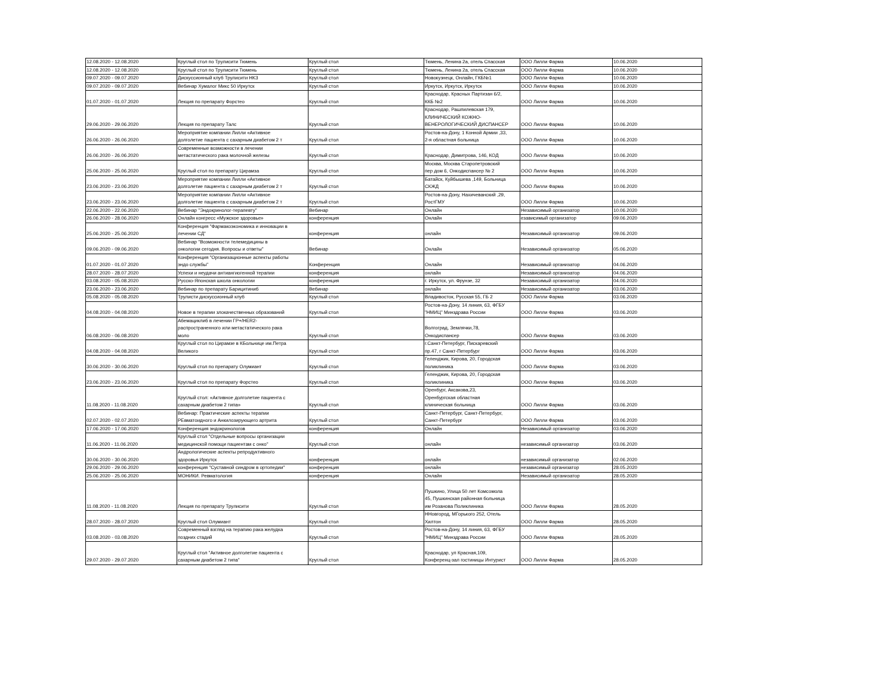| 12.08.2020 - 12.08.2020 | Круглый стол по Трулисити Тюмень | Круглый стол | Тюмень, Ленина 2а, отель Спасская | ООО Лилли Фарма | 10.06.2020 |
| 12.08.2020 - 12.08.2020 | Круглый стол по Трулисити Тюмень | Круглый стол | Тюмень, Ленина 2а, отель Спасская | ООО Лилли Фарма | 10.06.2020 |
| 09.07.2020 - 09.07.2020 | Дискуссионный клуб Трулисити НКЗ | Круглый стол | Новокузнецк, Онлайн, ГКБ№1 | ООО Лилли Фарма | 10.06.2020 |
| 09.07.2020 - 09.07.2020 | Вебинар Хумалог Микс 50 Иркутск | Круглый стол | Иркутск, Иркутск, Иркутск | ООО Лилли Фарма | 10.06.2020 |
| 01.07.2020 - 01.07.2020 | Лекция по препарату Форстео | Круглый стол | Краснодар, Красных Партизан 6/2, ККБ №2 | ООО Лилли Фарма | 10.06.2020 |
| 29.06.2020 - 29.06.2020 | Лекция по препарату Талс | Круглый стол | Краснодар, Рашпилевская 179, КЛИНИЧЕСКИЙ КОЖНО- ВЕНЕРОЛОГИЧЕСКИЙ ДИСПАНСЕР | ООО Лилли Фарма | 10.06.2020 |
| 26.06.2020 - 26.06.2020 | Мероприятие компании Лилли «Активное долголетие пациента с сахарным диабетом 2 т | Круглый стол | Ростов-на-Дону, 1 Конной Армии ,33, 2-я областная больница | ООО Лилли Фарма | 10.06.2020 |
| 26.06.2020 - 26.06.2020 | Современные возможности в лечении метастатического рака молочной железы | Круглый стол | Краснодар, Димитрова, 146, КОД | ООО Лилли Фарма | 10.06.2020 |
| 25.06.2020 - 25.06.2020 | Круглый стол по препарату Цирамза | Круглый стол | Москва, Москва Старопетровский пер дом 6, Онкодиспансер № 2 | ООО Лилли Фарма | 10.06.2020 |
| 23.06.2020 - 23.06.2020 | Мероприятие компании Лилли «Активное долголетие пациента с сахарным диабетом 2 т | Круглый стол | Батайск, Куйбышева ,149, Больница СКЖД | ООО Лилли Фарма | 10.06.2020 |
| 23.06.2020 - 23.06.2020 | Мероприятие компании Лилли «Активное долголетие пациента с сахарным диабетом 2 т | Круглый стол | Ростов-на-Дону, Нахичеванский ,29, РостГМУ | ООО Лилли Фарма | 10.06.2020 |
| 22.06.2020 - 22.06.2020 | Вебинар "Эндокринолог-терапевту" | Вебинар | Онлайн | Независимый организатор | 10.06.2020 |
| 26.06.2020 - 28.06.2020 | Онлайн конгресс «Мужское здоровье» | конференция | Онлайн | езависимый организатор | 09.06.2020 |
| 25.06.2020 - 25.06.2020 | Конференция "Фармакоэкономика и инновации в лечении СД" | конференция | онлайн | Независимый организатор | 09.06.2020 |
| 09.06.2020 - 09.06.2020 | Вебинар "Возможности телемедицины в онкологии сегодня. Вопросы и ответы" | Вебинар | Онлайн | Независимый организатор | 05.06.2020 |
| 01.07.2020 - 01.07.2020 | Конференция "Организационные аспекты работы эндо службы" | Конференция | Онлайн | Независимый организатор | 04.06.2020 |
| 28.07.2020 - 28.07.2020 | Успехи и неудачи антиангиогенной терапии | конференция | онлайн | Независимый организатор | 04.06.2020 |
| 03.08.2020 - 05.08.2020 | Русско-Японская школа онкологии | конференция | г. Иркутск, ул. Фрунзе, 32 | Независимый организатор | 04.06.2020 |
| 23.06.2020 - 23.06.2020 | Вебинар по препарату Барицитиниб | Вебинар | онлайн | Независимый организатор | 03.06.2020 |
| 05.08.2020 - 05.08.2020 | Трулисти дискуссионный клуб | Круглый стол | Владивосток, Русская 55, ГБ 2 | ООО Лилли Фарма | 03.06.2020 |
| 04.08.2020 - 04.08.2020 | Новое в терапии злокачественных образований | Круглый стол | Ростов-на-Дону, 14 линия, 63, ФГБУ "НМИЦ" Минздрава России | ООО Лилли Фарма | 03.06.2020 |
| 06.08.2020 - 06.08.2020 | Абемациклиб в лечении ГР+/HER2- распространенного или метастатического рака моло | Круглый стол | Волгоград, Землячки,78, Онкодиспансер | ООО Лилли Фарма | 03.06.2020 |
| 04.08.2020 - 04.08.2020 | Круглый стол по Цирамзе в КБольнице им.Петра Великого | Круглый стол | г.Санкт-Петербург, Пискаревский пр.47, г Санкт-Петербург | ООО Лилли Фарма | 03.06.2020 |
| 30.06.2020 - 30.06.2020 | Круглый стол по препарату Олумиант | Круглый стол | Геленджик, Кирова, 20, Городская поликлиника | ООО Лилли Фарма | 03.06.2020 |
| 23.06.2020 - 23.06.2020 | Круглый стол по препарату Форстео | Круглый стол | Геленджик, Кирова, 20, Городская поликлиника | ООО Лилли Фарма | 03.06.2020 |
| 11.08.2020 - 11.08.2020 | Круглый стол: «Активное долголетие пациента с сахарным диабетом 2 типа» | Круглый стол | Оренбург, Аксакова,23, Оренбургская областная клиническая больница | ООО Лилли Фарма | 03.06.2020 |
| 02.07.2020 - 02.07.2020 | Вебинар: Практические аспекты терапии РЕвматоидного и Анкилозирующего артрита | Круглый стол | Санкт-Петербург, Санкт-Петербург, Санкт-Петербург | ООО Лилли Фарма | 03.06.2020 |
| 17.06.2020 - 17.06.2020 | Конференция эндокринологов | конференция | Онлайн | Независимый организатор | 03.06.2020 |
| 11.06.2020 - 11.06.2020 | Круглый стол "Отдельные вопросы организации медицинской помощи пациентам с онко" | Круглый стол | онлайн | независимый организатор | 03.06.2020 |
| 30.06.2020 - 30.06.2020 | Андрологические аспекты репродуктивного здоровья Иркутск | конференция | онлайн | независимый организатор | 02.06.2020 |
| 29.06.2020 - 29.06.2020 | конференция "Суставной синдром в ортопедии" | конференция | онлайн | независимый организатор | 28.05.2020 |
| 25.06.2020 - 25.06.2020 | МОНИКИ. Ревматология | конференция | Онлайн | Независимый организатор | 28.05.2020 |
| 11.08.2020 - 11.08.2020 | Лекция по препарату Трулисити | Круглый стол | Пушкино, Улица 50 лет Комсомола 45, Пушкинская районная больница им Розанова Поликлиника | ООО Лилли Фарма | 28.05.2020 |
| 28.07.2020 - 28.07.2020 | Круглый стол Олумиант | Круглый стол | ННовгород, МГорького 252, Отель Хилтон | ООО Лилли Фарма | 28.05.2020 |
| 03.08.2020 - 03.08.2020 | Современный взгляд на терапию рака желудка поздних стадий | Круглый стол | Ростов-на-Дону, 14 линия, 63, ФГБУ "НМИЦ" Минздрава России | ООО Лилли Фарма | 28.05.2020 |
| 29.07.2020 - 29.07.2020 | Круглый стол "Активное долголетие пациента с сахарным диабетом 2 типа" | Круглый стол | Краснодар, ул Красная,109, Конференц-зал гостиницы Интурист | ООО Лилли Фарма | 28.05.2020 |